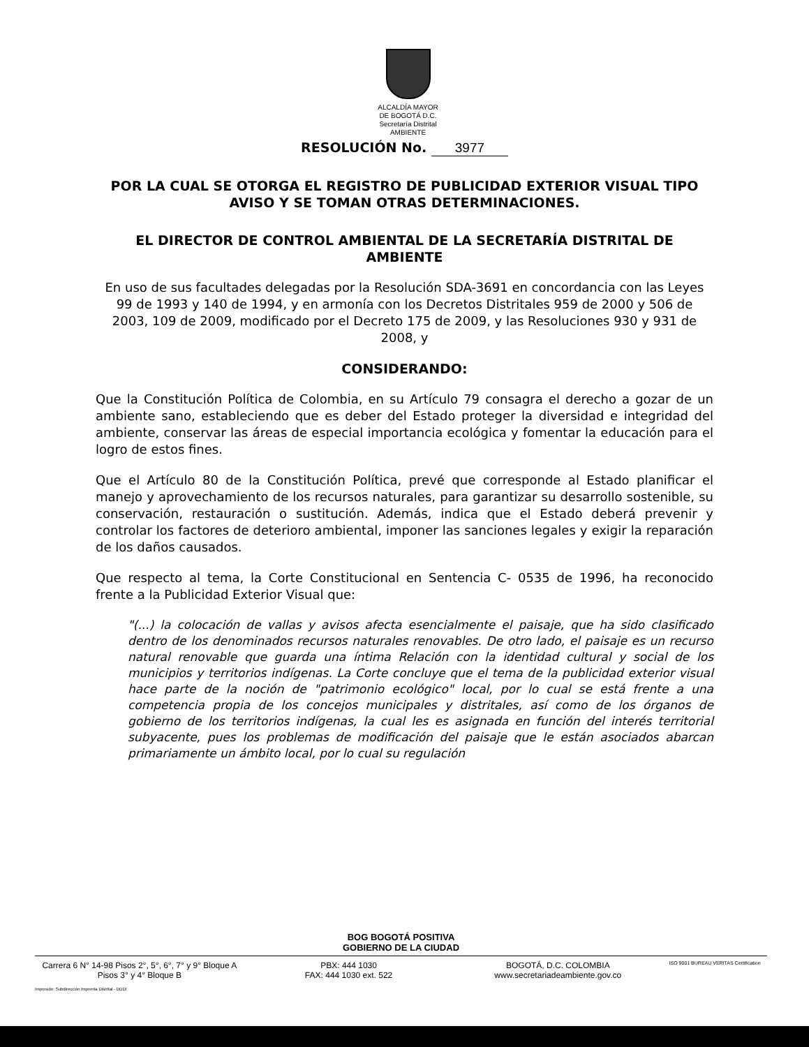ALCALDÍA MAYOR
DE BOGOTÁ D.C.
Secretaría Distrital
AMBIENTE
RESOLUCIÓN No. 3977
POR LA CUAL SE OTORGA EL REGISTRO DE PUBLICIDAD EXTERIOR VISUAL TIPO AVISO Y SE TOMAN OTRAS DETERMINACIONES.
EL DIRECTOR DE CONTROL AMBIENTAL DE LA SECRETARÍA DISTRITAL DE AMBIENTE
En uso de sus facultades delegadas por la Resolución SDA-3691 en concordancia con las Leyes 99 de 1993 y 140 de 1994, y en armonía con los Decretos Distritales 959 de 2000 y 506 de 2003, 109 de 2009, modificado por el Decreto 175 de 2009, y las Resoluciones 930 y 931 de 2008, y
CONSIDERANDO:
Que la Constitución Política de Colombia, en su Artículo 79 consagra el derecho a gozar de un ambiente sano, estableciendo que es deber del Estado proteger la diversidad e integridad del ambiente, conservar las áreas de especial importancia ecológica y fomentar la educación para el logro de estos fines.
Que el Artículo 80 de la Constitución Política, prevé que corresponde al Estado planificar el manejo y aprovechamiento de los recursos naturales, para garantizar su desarrollo sostenible, su conservación, restauración o sustitución. Además, indica que el Estado deberá prevenir y controlar los factores de deterioro ambiental, imponer las sanciones legales y exigir la reparación de los daños causados.
Que respecto al tema, la Corte Constitucional en Sentencia C- 0535 de 1996, ha reconocido frente a la Publicidad Exterior Visual que:
"(...) la colocación de vallas y avisos afecta esencialmente el paisaje, que ha sido clasificado dentro de los denominados recursos naturales renovables. De otro lado, el paisaje es un recurso natural renovable que guarda una íntima Relación con la identidad cultural y social de los municipios y territorios indígenas. La Corte concluye que el tema de la publicidad exterior visual hace parte de la noción de "patrimonio ecológico" local, por lo cual se está frente a una competencia propia de los concejos municipales y distritales, así como de los órganos de gobierno de los territorios indígenas, la cual les es asignada en función del interés territorial subyacente, pues los problemas de modificación del paisaje que le están asociados abarcan primariamente un ámbito local, por lo cual su regulación
BOG BOGOTÁ POSITIVA
GOBIERNO DE LA CIUDAD
Carrera 6 N° 14-98 Pisos 2°, 5°, 6°, 7° y 9° Bloque A
Pisos 3° y 4° Bloque B
PBX: 444 1030
FAX: 444 1030 ext. 522
BOGOTÁ, D.C. COLOMBIA
www.secretariadeambiente.gov.co
ISO 9001 BUREAU VERITAS Certification
Impresión: Subdirección Imprenta Distrital - DDDI